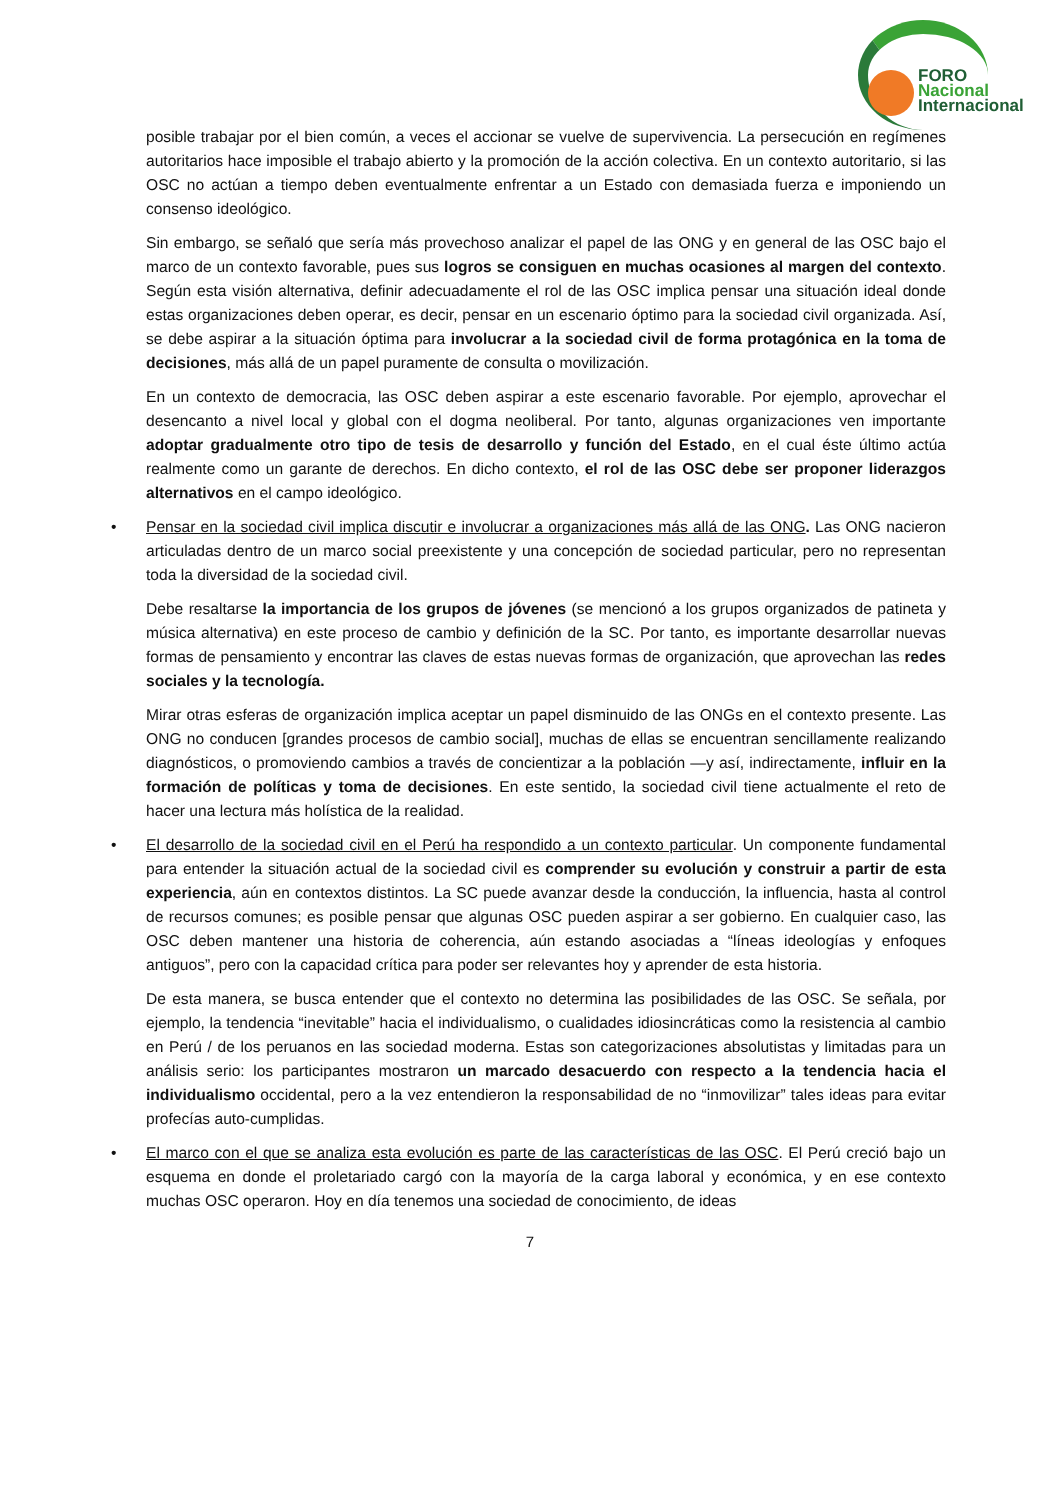FORO
Nacional
Internacional
posible trabajar por el bien común, a veces el accionar se vuelve de supervivencia. La persecución en regímenes autoritarios hace imposible el trabajo abierto y la promoción de la acción colectiva. En un contexto autoritario, si las OSC no actúan a tiempo deben eventualmente enfrentar a un Estado con demasiada fuerza e imponiendo un consenso ideológico.
Sin embargo, se señaló que sería más provechoso analizar el papel de las ONG y en general de las OSC bajo el marco de un contexto favorable, pues sus logros se consiguen en muchas ocasiones al margen del contexto. Según esta visión alternativa, definir adecuadamente el rol de las OSC implica pensar una situación ideal donde estas organizaciones deben operar, es decir, pensar en un escenario óptimo para la sociedad civil organizada. Así, se debe aspirar a la situación óptima para involucrar a la sociedad civil de forma protagónica en la toma de decisiones, más allá de un papel puramente de consulta o movilización.
En un contexto de democracia, las OSC deben aspirar a este escenario favorable. Por ejemplo, aprovechar el desencanto a nivel local y global con el dogma neoliberal. Por tanto, algunas organizaciones ven importante adoptar gradualmente otro tipo de tesis de desarrollo y función del Estado, en el cual éste último actúa realmente como un garante de derechos. En dicho contexto, el rol de las OSC debe ser proponer liderazgos alternativos en el campo ideológico.
• Pensar en la sociedad civil implica discutir e involucrar a organizaciones más allá de las ONG. Las ONG nacieron articuladas dentro de un marco social preexistente y una concepción de sociedad particular, pero no representan toda la diversidad de la sociedad civil.
Debe resaltarse la importancia de los grupos de jóvenes (se mencionó a los grupos organizados de patineta y música alternativa) en este proceso de cambio y definición de la SC. Por tanto, es importante desarrollar nuevas formas de pensamiento y encontrar las claves de estas nuevas formas de organización, que aprovechan las redes sociales y la tecnología.
Mirar otras esferas de organización implica aceptar un papel disminuido de las ONGs en el contexto presente. Las ONG no conducen [grandes procesos de cambio social], muchas de ellas se encuentran sencillamente realizando diagnósticos, o promoviendo cambios a través de concientizar a la población —y así, indirectamente, influir en la formación de políticas y toma de decisiones. En este sentido, la sociedad civil tiene actualmente el reto de hacer una lectura más holística de la realidad.
• El desarrollo de la sociedad civil en el Perú ha respondido a un contexto particular. Un componente fundamental para entender la situación actual de la sociedad civil es comprender su evolución y construir a partir de esta experiencia, aún en contextos distintos. La SC puede avanzar desde la conducción, la influencia, hasta al control de recursos comunes; es posible pensar que algunas OSC pueden aspirar a ser gobierno. En cualquier caso, las OSC deben mantener una historia de coherencia, aún estando asociadas a “líneas ideologías y enfoques antiguos”, pero con la capacidad crítica para poder ser relevantes hoy y aprender de esta historia.
De esta manera, se busca entender que el contexto no determina las posibilidades de las OSC. Se señala, por ejemplo, la tendencia “inevitable” hacia el individualismo, o cualidades idiosincráticas como la resistencia al cambio en Perú / de los peruanos en las sociedad moderna. Estas son categorizaciones absolutistas y limitadas para un análisis serio: los participantes mostraron un marcado desacuerdo con respecto a la tendencia hacia el individualismo occidental, pero a la vez entendieron la responsabilidad de no “inmovilizar” tales ideas para evitar profecías auto-cumplidas.
• El marco con el que se analiza esta evolución es parte de las características de las OSC. El Perú creció bajo un esquema en donde el proletariado cargó con la mayoría de la carga laboral y económica, y en ese contexto muchas OSC operaron. Hoy en día tenemos una sociedad de conocimiento, de ideas
7